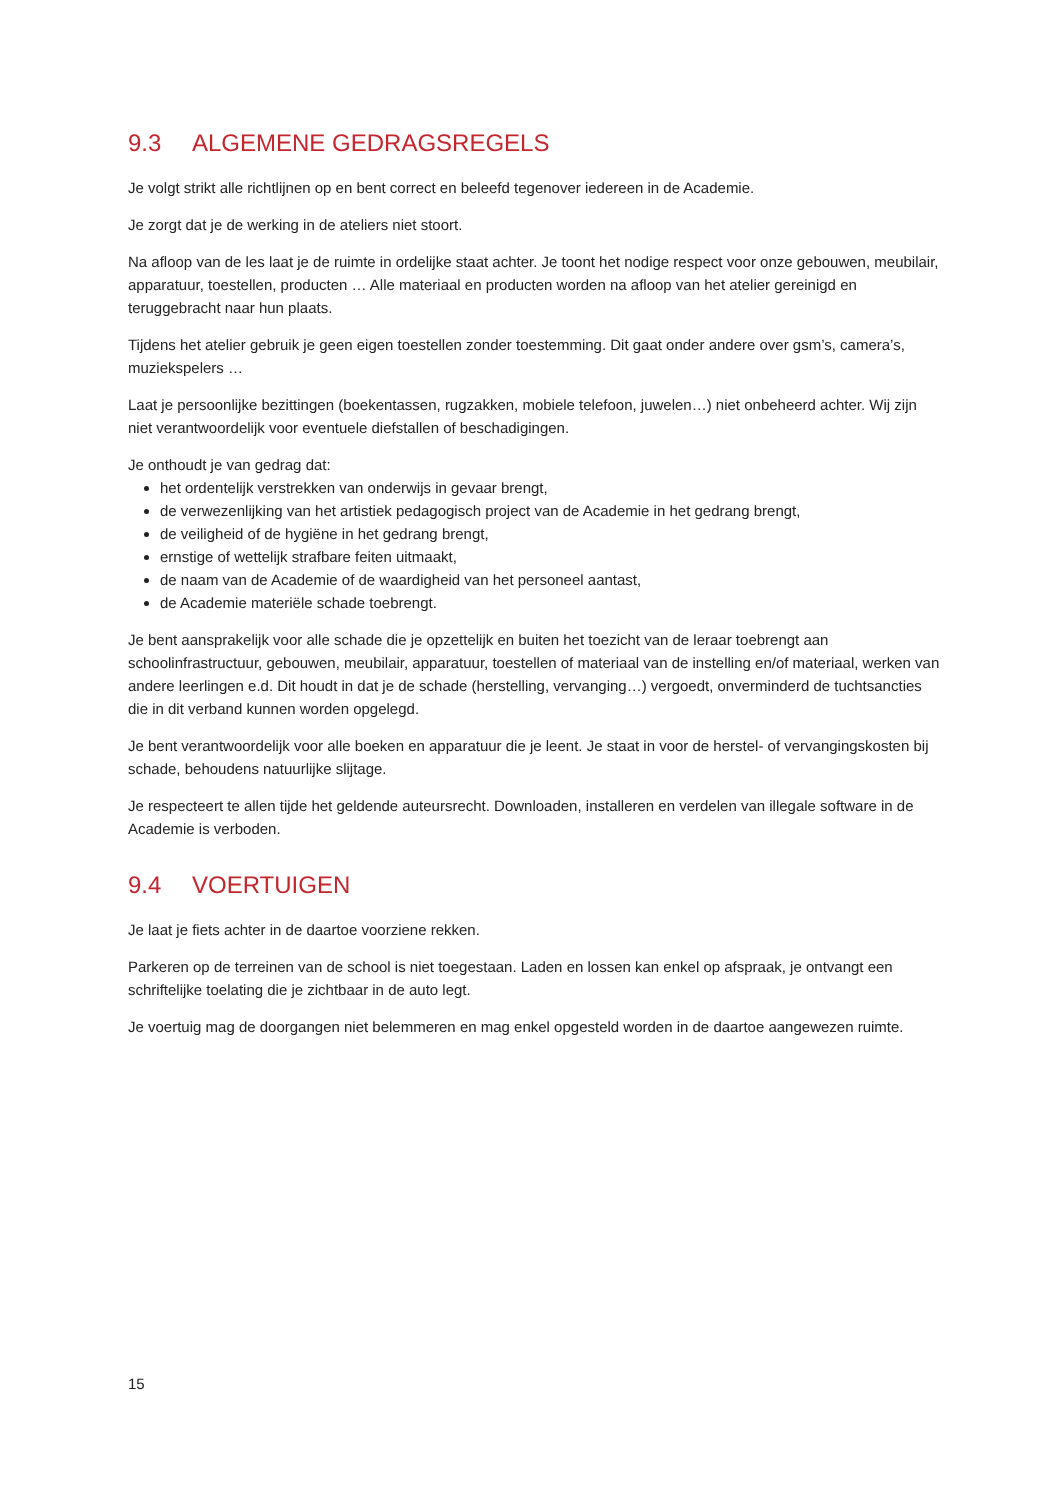9.3 ALGEMENE GEDRAGSREGELS
Je volgt strikt alle richtlijnen op en bent correct en beleefd tegenover iedereen in de Academie.
Je zorgt dat je de werking in de ateliers niet stoort.
Na afloop van de les laat je de ruimte in ordelijke staat achter. Je toont het nodige respect voor onze gebouwen, meubilair, apparatuur, toestellen, producten … Alle materiaal en producten worden na afloop van het atelier gereinigd en teruggebracht naar hun plaats.
Tijdens het atelier gebruik je geen eigen toestellen zonder toestemming. Dit gaat onder andere over gsm’s, camera’s, muziekspelers …
Laat je persoonlijke bezittingen (boekentassen, rugzakken, mobiele telefoon, juwelen…) niet onbeheerd achter. Wij zijn niet verantwoordelijk voor eventuele diefstallen of beschadigingen.
Je onthoudt je van gedrag dat:
het ordentelijk verstrekken van onderwijs in gevaar brengt,
de verwezenlijking van het artistiek pedagogisch project van de Academie in het gedrang brengt,
de veiligheid of de hygiëne in het gedrang brengt,
ernstige of wettelijk strafbare feiten uitmaakt,
de naam van de Academie of de waardigheid van het personeel aantast,
de Academie materiële schade toebrengt.
Je bent aansprakelijk voor alle schade die je opzettelijk en buiten het toezicht van de leraar toebrengt aan schoolinfrastructuur, gebouwen, meubilair, apparatuur, toestellen of materiaal van de instelling en/of materiaal, werken van andere leerlingen e.d. Dit houdt in dat je de schade (herstelling, vervanging…) vergoedt, onverminderd de tuchtsancties die in dit verband kunnen worden opgelegd.
Je bent verantwoordelijk voor alle boeken en apparatuur die je leent. Je staat in voor de herstel- of vervangingskosten bij schade, behoudens natuurlijke slijtage.
Je respecteert te allen tijde het geldende auteursrecht. Downloaden, installeren en verdelen van illegale software in de Academie is verboden.
9.4 VOERTUIGEN
Je laat je fiets achter in de daartoe voorziene rekken.
Parkeren op de terreinen van de school is niet toegestaan. Laden en lossen kan enkel op afspraak, je ontvangt een schriftelijke toelating die je zichtbaar in de auto legt.
Je voertuig mag de doorgangen niet belemmeren en mag enkel opgesteld worden in de daartoe aangewezen ruimte.
15